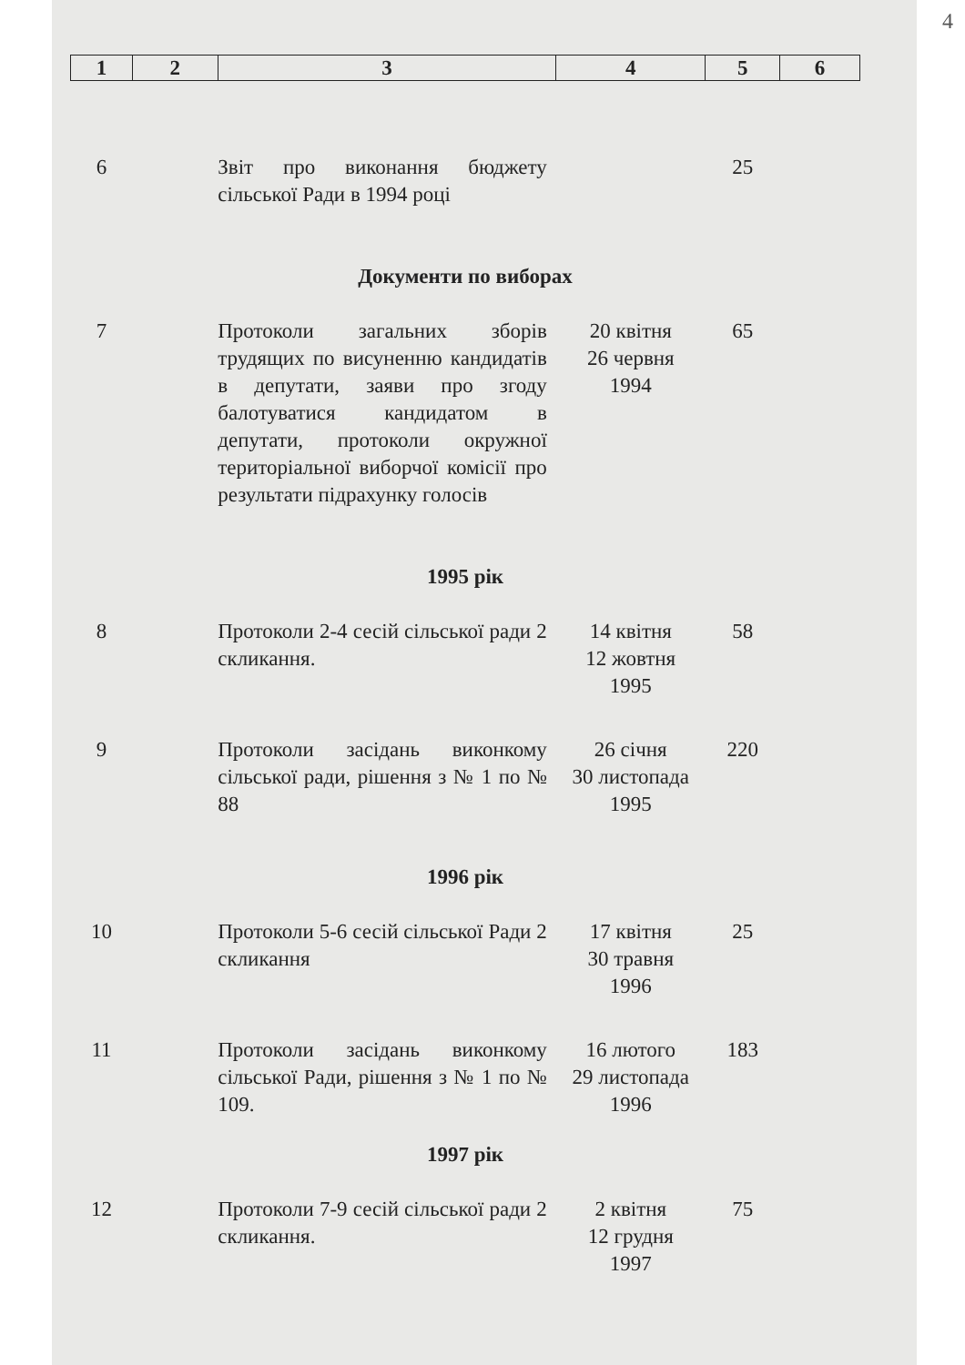4
| 1 | 2 | 3 | 4 | 5 | 6 |
| --- | --- | --- | --- | --- | --- |
| 6 | | Звіт про виконання бюджету сільської Ради в 1994 році | | 25 | |
| Документи по виборах | | | | | |
| 7 | | Протоколи загальних зборів трудящих по висуненню кандидатів в депутати, заяви про згоду балотуватися кандидатом в депутати, протоколи окружної територіальної виборчої комісії про результати підрахунку голосів | 20 квітня 26 червня 1994 | 65 | |
| 1995 рік | | | | | |
| 8 | | Протоколи 2-4 сесій сільської ради 2 скликання. | 14 квітня 12 жовтня 1995 | 58 | |
| 9 | | Протоколи засідань виконкому сільської ради, рішення з № 1 по № 88 | 26 січня 30 листопада 1995 | 220 | |
| 1996 рік | | | | | |
| 10 | | Протоколи 5-6 сесій сільської Ради 2 скликання | 17 квітня 30 травня 1996 | 25 | |
| 11 | | Протоколи засідань виконкому сільської Ради, рішення з № 1 по № 109. | 16 лютого 29 листопада 1996 | 183 | |
| 1997 рік | | | | | |
| 12 | | Протоколи 7-9 сесій сільської ради 2 скликання. | 2 квітня 12 грудня 1997 | 75 | |